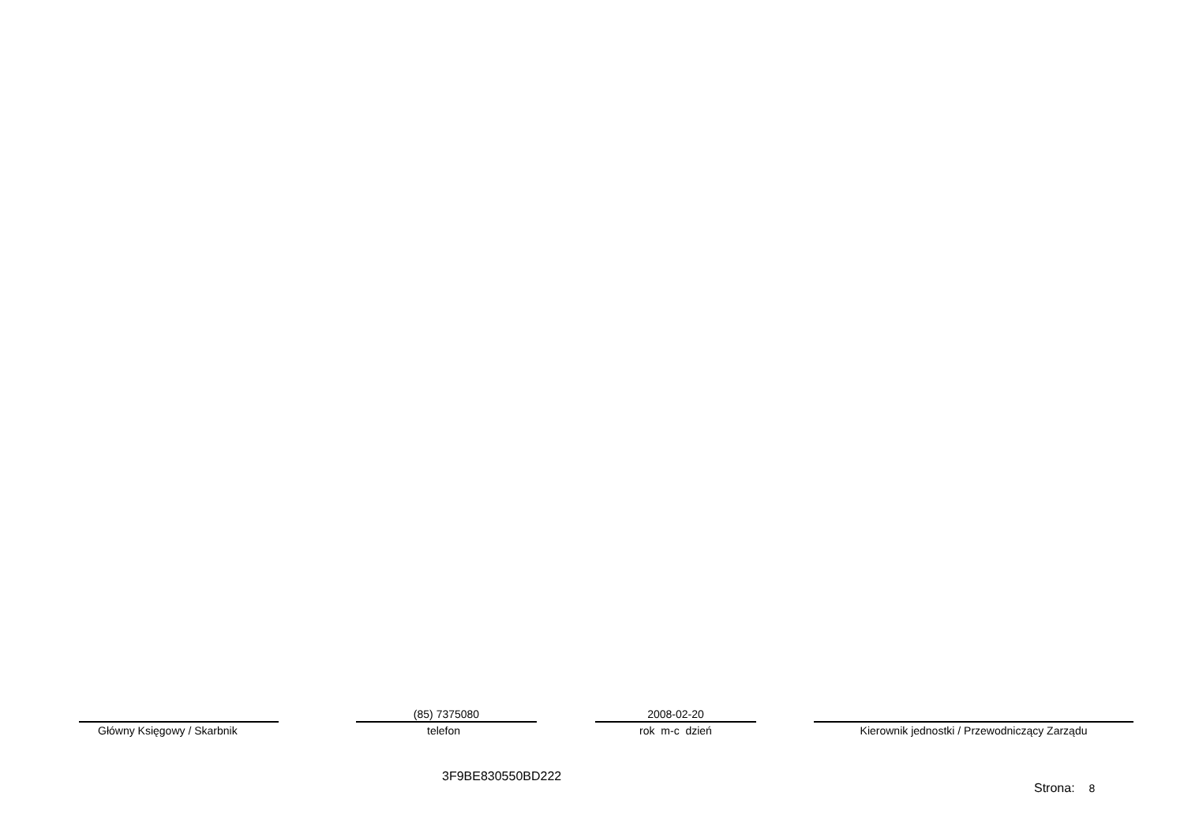Główny Księgowy / Skarbnik
(85) 7375080
telefon
2008-02-20
rok m-c dzień
Kierownik jednostki / Przewodniczący Zarządu
3F9BE830550BD222
Strona: 8